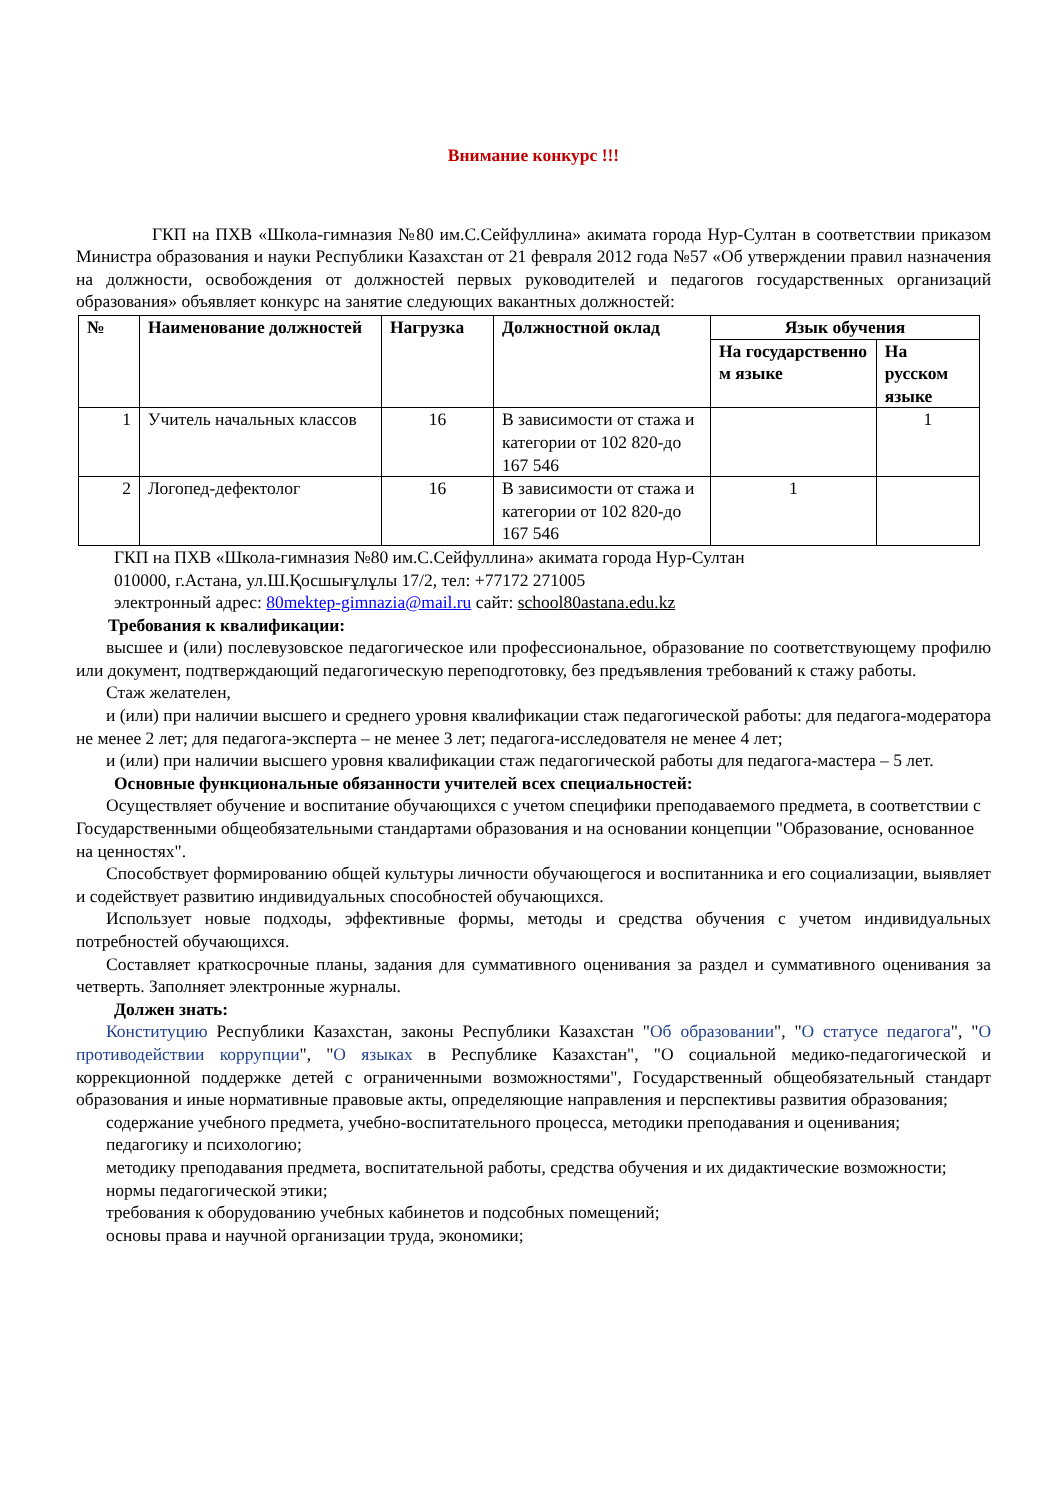Внимание конкурс !!!
ГКП на ПХВ «Школа-гимназия №80 им.С.Сейфуллина» акимата города Нур-Султан в соответствии приказом Министра образования и науки Республики Казахстан от 21 февраля 2012 года №57 «Об утверждении правил назначения на должности, освобождения от должностей первых руководителей и педагогов государственных организаций образования» объявляет конкурс на занятие следующих вакантных должностей:
| № | Наименование должностей | Нагрузка | Должностной оклад | Язык обучения | |
| --- | --- | --- | --- | --- | --- |
| | | | | На государственно м языке | На русском языке |
| 1 | Учитель начальных классов | 16 | В зависимости от стажа и категории от 102 820-до 167 546 | | 1 |
| 2 | Логопед-дефектолог | 16 | В зависимости от стажа и категории от 102 820-до 167 546 | 1 | |
ГКП на ПХВ «Школа-гимназия №80 им.С.Сейфуллина» акимата города Нур-Султан
010000, г.Астана, ул.Ш.Қосшығұлұлы 17/2, тел: +77172 271005
электронный адрес: 80mektep-gimnazia@mail.ru сайт: school80astana.edu.kz
Требования к квалификации:
высшее и (или) послевузовское педагогическое или профессиональное, образование по соответствующему профилю или документ, подтверждающий педагогическую переподготовку, без предъявления требований к стажу работы.
Стаж желателен,
и (или) при наличии высшего и среднего уровня квалификации стаж педагогической работы: для педагога-модератора не менее 2 лет; для педагога-эксперта – не менее 3 лет; педагога-исследователя не менее 4 лет;
и (или) при наличии высшего уровня квалификации стаж педагогической работы для педагога-мастера – 5 лет.
Основные функциональные обязанности учителей всех специальностей:
Осуществляет обучение и воспитание обучающихся с учетом специфики преподаваемого предмета, в соответствии с Государственными общеобязательными стандартами образования и на основании концепции "Образование, основанное на ценностях".
Способствует формированию общей культуры личности обучающегося и воспитанника и его социализации, выявляет и содействует развитию индивидуальных способностей обучающихся.
Использует новые подходы, эффективные формы, методы и средства обучения с учетом индивидуальных потребностей обучающихся.
Составляет краткосрочные планы, задания для суммативного оценивания за раздел и суммативного оценивания за четверть. Заполняет электронные журналы.
Должен знать:
Конституцию Республики Казахстан, законы Республики Казахстан "Об образовании", "О статусе педагога", "О противодействии коррупции", "О языках в Республике Казахстан", "О социальной медико-педагогической и коррекционной поддержке детей с ограниченными возможностями", Государственный общеобязательный стандарт образования и иные нормативные правовые акты, определяющие направления и перспективы развития образования;
содержание учебного предмета, учебно-воспитательного процесса, методики преподавания и оценивания;
педагогику и психологию;
методику преподавания предмета, воспитательной работы, средства обучения и их дидактические возможности;
нормы педагогической этики;
требования к оборудованию учебных кабинетов и подсобных помещений;
основы права и научной организации труда, экономики;